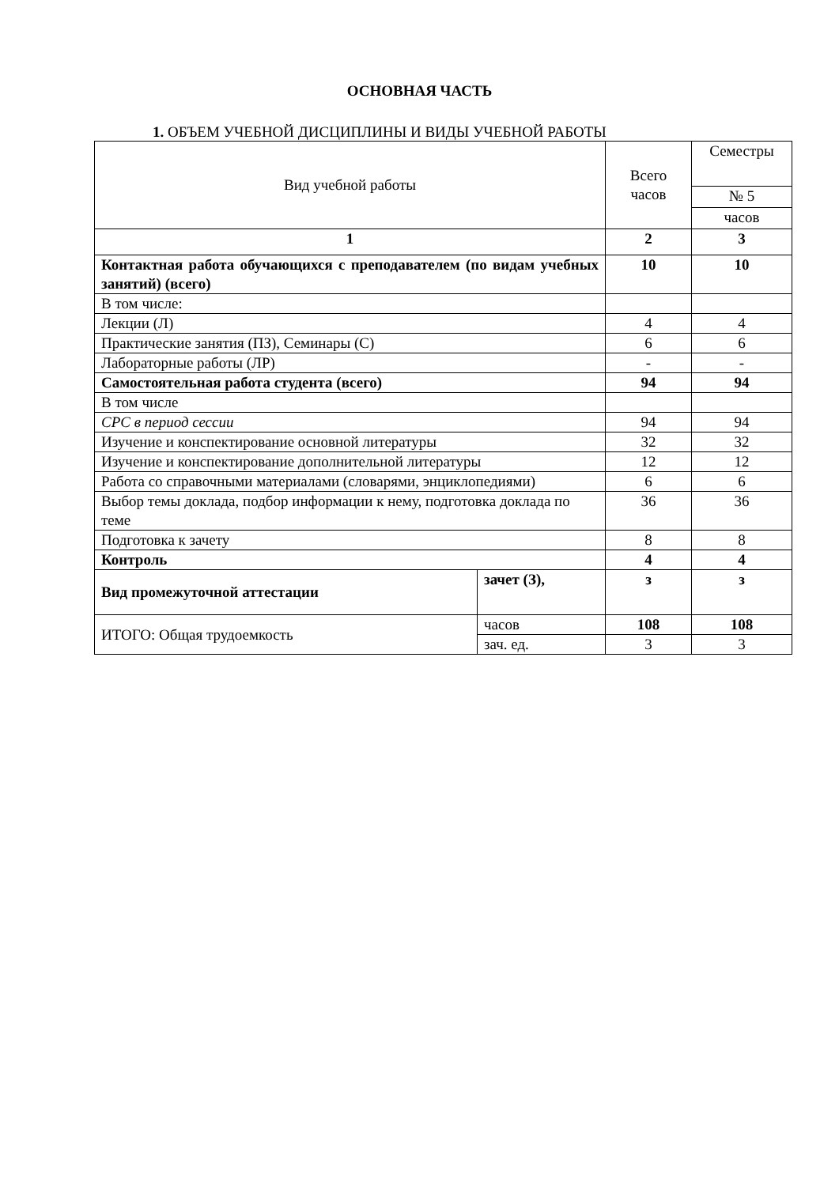ОСНОВНАЯ ЧАСТЬ
1. ОБЪЕМ УЧЕБНОЙ ДИСЦИПЛИНЫ И ВИДЫ УЧЕБНОЙ РАБОТЫ
| Вид учебной работы | | Всего часов | Семестры |
| --- | --- | --- | --- |
| | | | № 5 |
| | | | часов |
| 1 | | 2 | 3 |
| Контактная работа обучающихся с преподавателем (по видам учебных занятий) (всего) | | 10 | 10 |
| В том числе: | | | |
| Лекции (Л) | | 4 | 4 |
| Практические занятия (ПЗ), Семинары (С) | | 6 | 6 |
| Лабораторные работы (ЛР) | | - | - |
| Самостоятельная работа студента (всего) | | 94 | 94 |
| В том числе | | | |
| СРС в период сессии | | 94 | 94 |
| Изучение и конспектирование основной литературы | | 32 | 32 |
| Изучение и конспектирование дополнительной литературы | | 12 | 12 |
| Работа со справочными материалами (словарями, энциклопедиями) | | 6 | 6 |
| Выбор темы доклада, подбор информации к нему, подготовка доклада по теме | | 36 | 36 |
| Подготовка к зачету | | 8 | 8 |
| Контроль | | 4 | 4 |
| Вид промежуточной аттестации | зачет (З), | з | з |
| ИТОГО: Общая трудоемкость | часов | 108 | 108 |
| | зач. ед. | 3 | 3 |